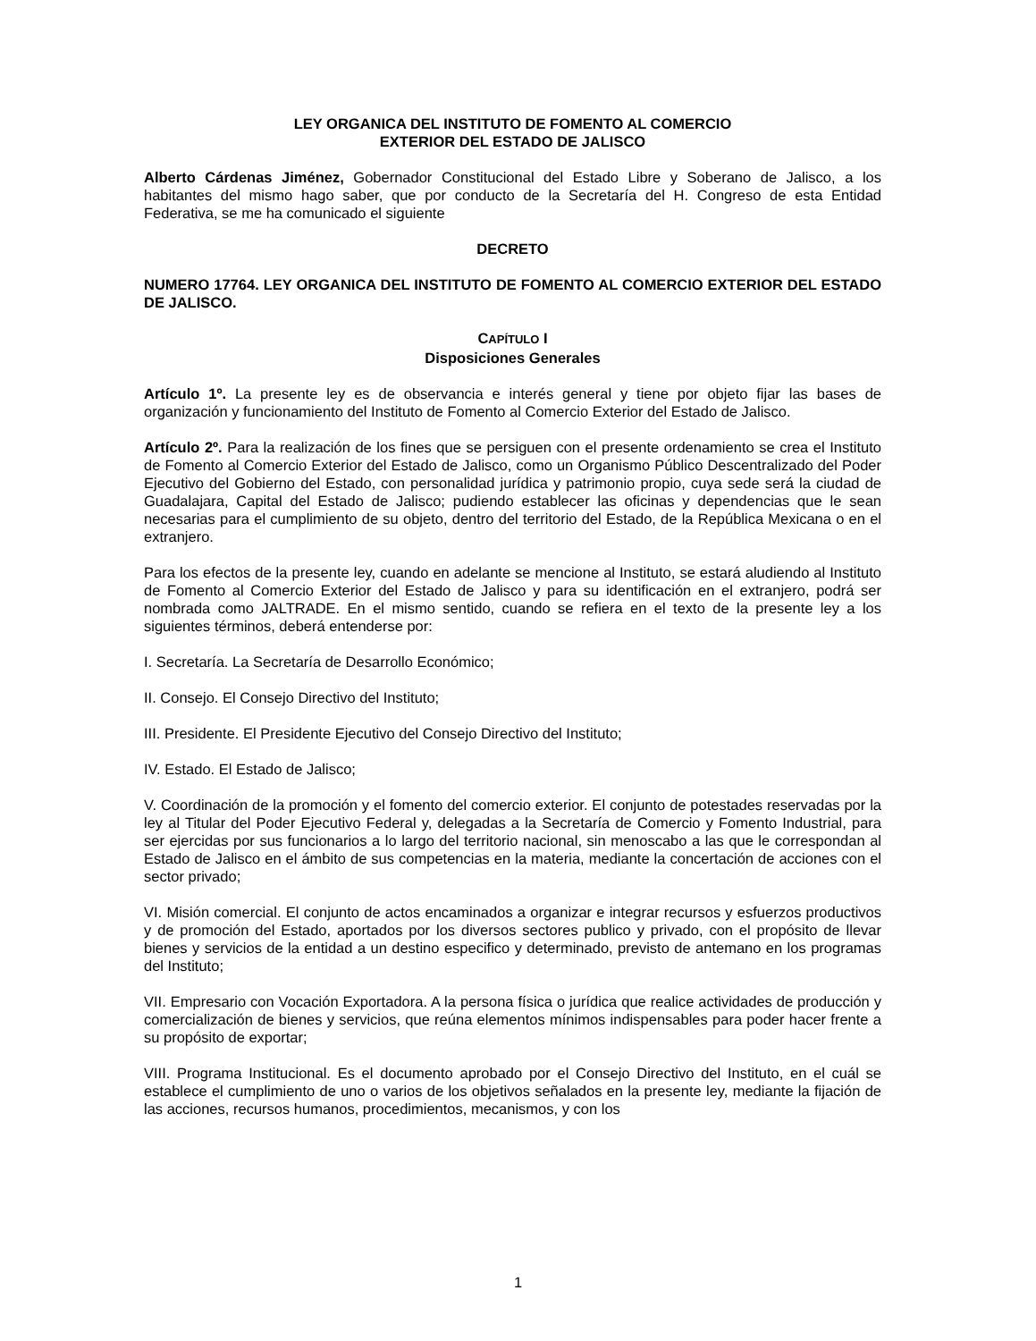LEY ORGANICA DEL INSTITUTO DE FOMENTO AL COMERCIO
EXTERIOR DEL ESTADO DE JALISCO
Alberto Cárdenas Jiménez, Gobernador Constitucional del Estado Libre y Soberano de Jalisco, a los habitantes del mismo hago saber, que por conducto de la Secretaría del H. Congreso de esta Entidad Federativa, se me ha comunicado el siguiente
DECRETO
NUMERO 17764. LEY ORGANICA DEL INSTITUTO DE FOMENTO AL COMERCIO EXTERIOR DEL ESTADO DE JALISCO.
CAPÍTULO I
Disposiciones Generales
Artículo 1º. La presente ley es de observancia e interés general y tiene por objeto fijar las bases de organización y funcionamiento del Instituto de Fomento al Comercio Exterior del Estado de Jalisco.
Artículo 2º. Para la realización de los fines que se persiguen con el presente ordenamiento se crea el Instituto de Fomento al Comercio Exterior del Estado de Jalisco, como un Organismo Público Descentralizado del Poder Ejecutivo del Gobierno del Estado, con personalidad jurídica y patrimonio propio, cuya sede será la ciudad de Guadalajara, Capital del Estado de Jalisco; pudiendo establecer las oficinas y dependencias que le sean necesarias para el cumplimiento de su objeto, dentro del territorio del Estado, de la República Mexicana o en el extranjero.
Para los efectos de la presente ley, cuando en adelante se mencione al Instituto, se estará aludiendo al Instituto de Fomento al Comercio Exterior del Estado de Jalisco y para su identificación en el extranjero, podrá ser nombrada como JALTRADE. En el mismo sentido, cuando se refiera en el texto de la presente ley a los siguientes términos, deberá entenderse por:
I. Secretaría. La Secretaría de Desarrollo Económico;
II. Consejo. El Consejo Directivo del Instituto;
III. Presidente. El Presidente Ejecutivo del Consejo Directivo del Instituto;
IV. Estado. El Estado de Jalisco;
V. Coordinación de la promoción y el fomento del comercio exterior. El conjunto de potestades reservadas por la ley al Titular del Poder Ejecutivo Federal y, delegadas a la Secretaría de Comercio y Fomento Industrial, para ser ejercidas por sus funcionarios a lo largo del territorio nacional, sin menoscabo a las que le correspondan al Estado de Jalisco en el ámbito de sus competencias en la materia, mediante la concertación de acciones con el sector privado;
VI. Misión comercial. El conjunto de actos encaminados a organizar e integrar recursos y esfuerzos productivos y de promoción del Estado, aportados por los diversos sectores publico y privado, con el propósito de llevar bienes y servicios de la entidad a un destino especifico y determinado, previsto de antemano en los programas del Instituto;
VII. Empresario con Vocación Exportadora. A la persona física o jurídica que realice actividades de producción y comercialización de bienes y servicios, que reúna elementos mínimos indispensables para poder hacer frente a su propósito de exportar;
VIII. Programa Institucional. Es el documento aprobado por el Consejo Directivo del Instituto, en el cuál se establece el cumplimiento de uno o varios de los objetivos señalados en la presente ley, mediante la fijación de las acciones, recursos humanos, procedimientos, mecanismos, y con los
1